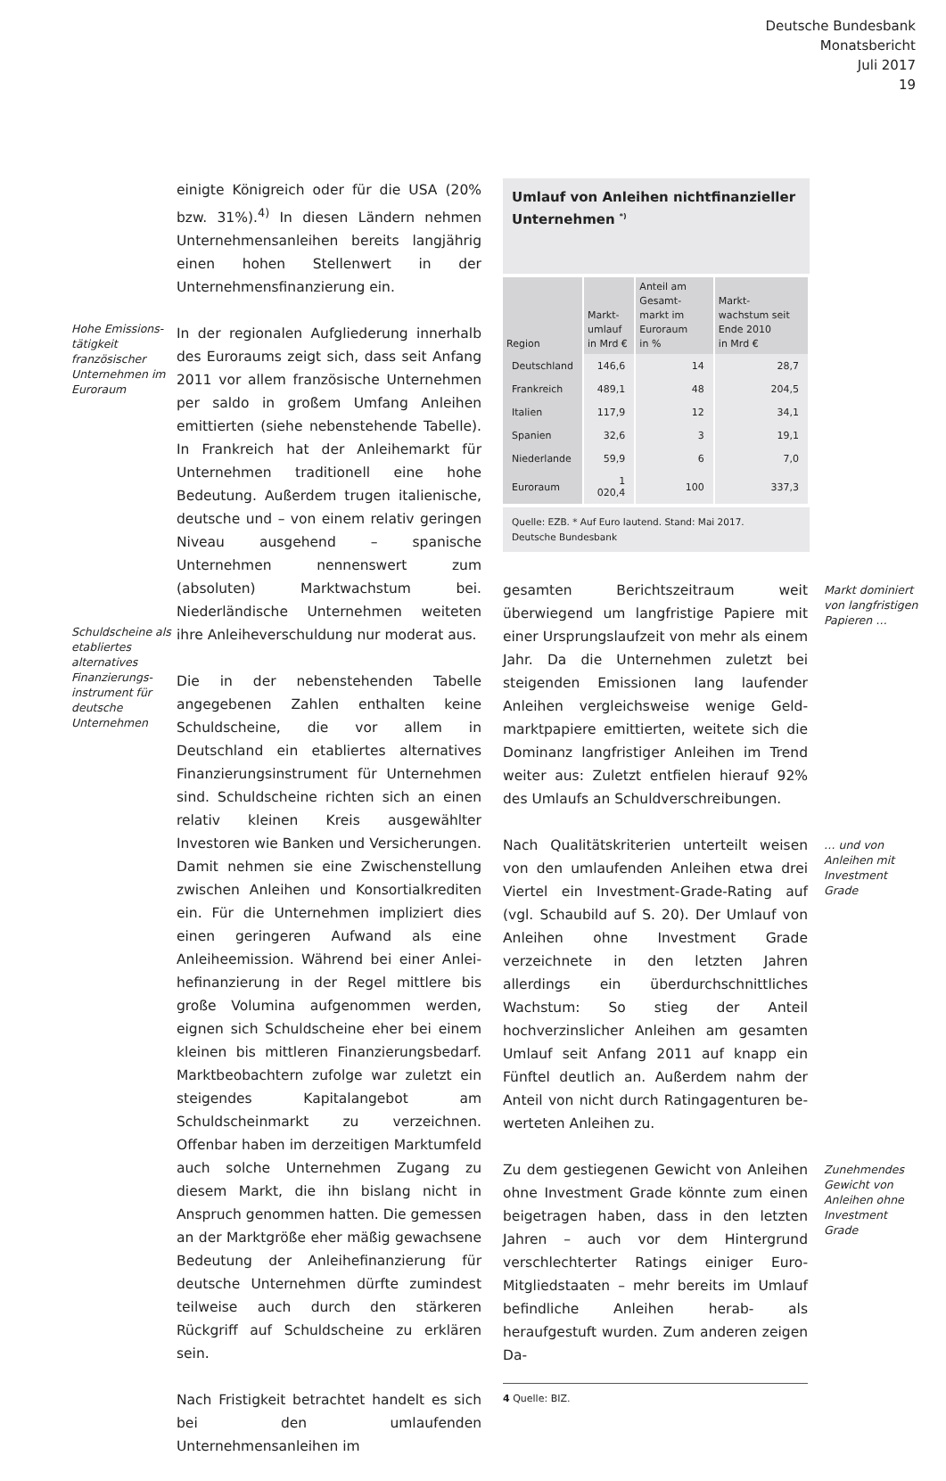Deutsche Bundesbank
Monatsbericht
Juli 2017
19
Hohe Emissions­tätigkeit französischer Unternehmen im Euroraum
Schuldscheine als etabliertes alternatives Finanzierungs­instrument für deutsche Unternehmen
einigte Königreich oder für die USA (20% bzw. 31%).<sup>4)</sup> In diesen Ländern nehmen Unterneh­mensanleihen bereits langjährig einen hohen Stellenwert in der Unternehmensfinanzierung ein.
In der regionalen Aufgliederung innerhalb des Euroraums zeigt sich, dass seit Anfang 2011 vor allem französische Unternehmen per saldo in großem Umfang Anleihen emittierten (siehe nebenstehende Tabelle). In Frankreich hat der Anleihemarkt für Unternehmen traditionell eine hohe Bedeutung. Außerdem trugen italienische, deutsche und – von einem relativ geringen Niveau ausgehend – spanische Unternehmen nennenswert zum (absoluten) Marktwachstum bei. Niederländische Unternehmen weiteten ihre Anleiheverschuldung nur moderat aus.
Die in der nebenstehenden Tabelle angegebe­nen Zahlen enthalten keine Schuldscheine, die vor allem in Deutschland ein etabliertes alterna­tives Finanzierungsinstrument für Unternehmen sind. Schuldscheine richten sich an einen relativ kleinen Kreis ausgewählter Investoren wie Ban­ken und Versicherungen. Damit nehmen sie eine Zwischenstellung zwischen Anleihen und Konsortialkrediten ein. Für die Unternehmen impliziert dies einen geringeren Aufwand als eine Anleiheemission. Während bei einer Anlei­hefinanzierung in der Regel mittlere bis große Volumina aufgenommen werden, eignen sich Schuldscheine eher bei einem kleinen bis mitt­leren Finanzierungsbedarf. Marktbeobachtern zufolge war zuletzt ein steigendes Kapitalan­gebot am Schuldscheinmarkt zu verzeichnen. Offenbar haben im derzeitigen Marktumfeld auch solche Unternehmen Zugang zu diesem Markt, die ihn bislang nicht in Anspruch ge­nommen hatten. Die gemessen an der Markt­größe eher mäßig gewachsene Bedeutung der Anleihefinanzierung für deutsche Unternehmen dürfte zumindest teilweise auch durch den stär­keren Rückgriff auf Schuldscheine zu erklären sein.
Nach Fristigkeit betrachtet handelt es sich bei den umlaufenden Unternehmensanleihen im
Umlauf von Anleihen nichtfinanzieller Unternehmen <sup>*)</sup>
| Region | Markt- umlauf in Mrd € | Anteil am Gesamt- markt im Euroraum in % | Markt- wachstum seit Ende 2010 in Mrd € |
| --- | --- | --- | --- |
| Deutschland | 146,6 | 14 | 28,7 |
| Frankreich | 489,1 | 48 | 204,5 |
| Italien | 117,9 | 12 | 34,1 |
| Spanien | 32,6 | 3 | 19,1 |
| Niederlande | 59,9 | 6 | 7,0 |
| Euroraum | 1 020,4 | 100 | 337,3 |
Quelle: EZB. * Auf Euro lautend. Stand: Mai 2017.
Deutsche Bundesbank
gesamten Berichtszeitraum weit überwiegend um langfristige Papiere mit einer Ursprungslauf­zeit von mehr als einem Jahr. Da die Unterneh­men zuletzt bei steigenden Emissionen lang lau­fender Anleihen vergleichsweise wenige Geld­marktpapiere emittierten, weitete sich die Do­minanz langfristiger Anleihen im Trend weiter aus: Zuletzt entfielen hierauf 92% des Umlaufs an Schuldverschreibungen.
Markt dominiert von langfristigen Papieren …
Nach Qualitätskriterien unterteilt weisen von den umlaufenden Anleihen etwa drei Viertel ein Investment-Grade-Rating auf (vgl. Schaubild auf S. 20). Der Umlauf von Anleihen ohne Invest­ment Grade verzeichnete in den letzten Jahren allerdings ein überdurchschnittliches Wachs­tum: So stieg der Anteil hochverzinslicher Anlei­hen am gesamten Umlauf seit Anfang 2011 auf knapp ein Fünftel deutlich an. Außerdem nahm der Anteil von nicht durch Ratingagenturen be­werteten Anleihen zu.
… und von Anleihen mit Investment Grade
Zu dem gestiegenen Gewicht von Anleihen ohne Investment Grade könnte zum einen bei­getragen haben, dass in den letzten Jahren – auch vor dem Hintergrund verschlechterter Ratings einiger Euro-Mitgliedstaaten – mehr be­reits im Umlauf befindliche Anleihen herab- als heraufgestuft wurden. Zum anderen zeigen Da-
Zunehmendes Gewicht von Anleihen ohne Investment Grade
4 Quelle: BIZ.